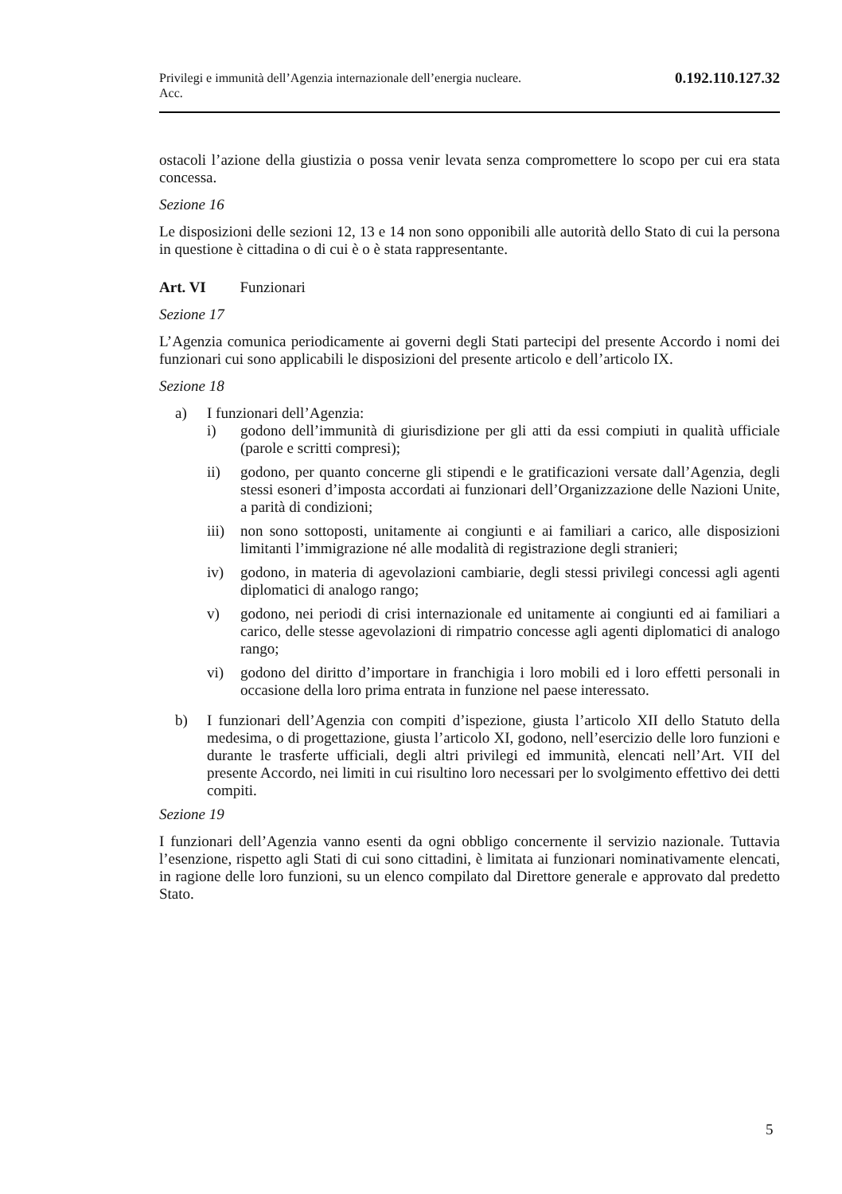Privilegi e immunità dell’Agenzia internazionale dell’energia nucleare.
Acc. 0.192.110.127.32
ostacoli l’azione della giustizia o possa venir levata senza compromettere lo scopo per cui era stata concessa.
Sezione 16
Le disposizioni delle sezioni 12, 13 e 14 non sono opponibili alle autorità dello Stato di cui la persona in questione è cittadina o di cui è o è stata rappresentante.
Art. VI Funzionari
Sezione 17
L’Agenzia comunica periodicamente ai governi degli Stati partecipi del presente Accordo i nomi dei funzionari cui sono applicabili le disposizioni del presente articolo e dell’articolo IX.
Sezione 18
a) I funzionari dell’Agenzia:
i) godono dell’immunità di giurisdizione per gli atti da essi compiuti in qualità ufficiale (parole e scritti compresi);
ii) godono, per quanto concerne gli stipendi e le gratificazioni versate dall’Agenzia, degli stessi esoneri d’imposta accordati ai funzionari dell’Organizzazione delle Nazioni Unite, a parità di condizioni;
iii)
non sono sottoposti, unitamente ai congiunti e ai familiari a carico, alle disposizioni limitanti l’immigrazione né alle modalità di registrazione degli stranieri;
iv) godono, in materia di agevolazioni cambiarie, degli stessi privilegi concessi agli agenti diplomatici di analogo rango;
v) godono, nei periodi di crisi internazionale ed unitamente ai congiunti ed ai familiari a carico, delle stesse agevolazioni di rimpatrio concesse agli agenti diplomatici di analogo rango;
vi) godono del diritto d’importare in franchigia i loro mobili ed i loro effetti personali in occasione della loro prima entrata in funzione nel paese interessato.
b) I funzionari dell’Agenzia con compiti d’ispezione, giusta l’articolo XII dello Statuto della medesima, o di progettazione, giusta l’articolo XI, godono, nell’esercizio delle loro funzioni e durante le trasferte ufficiali, degli altri privilegi ed immunità, elencati nell’Art. VII del presente Accordo, nei limiti in cui risultino loro necessari per lo svolgimento effettivo dei detti compiti.
Sezione 19
I funzionari dell’Agenzia vanno esenti da ogni obbligo concernente il servizio nazionale. Tuttavia l’esenzione, rispetto agli Stati di cui sono cittadini, è limitata ai funzionari nominativamente elencati, in ragione delle loro funzioni, su un elenco compilato dal Direttore generale e approvato dal predetto Stato.
5